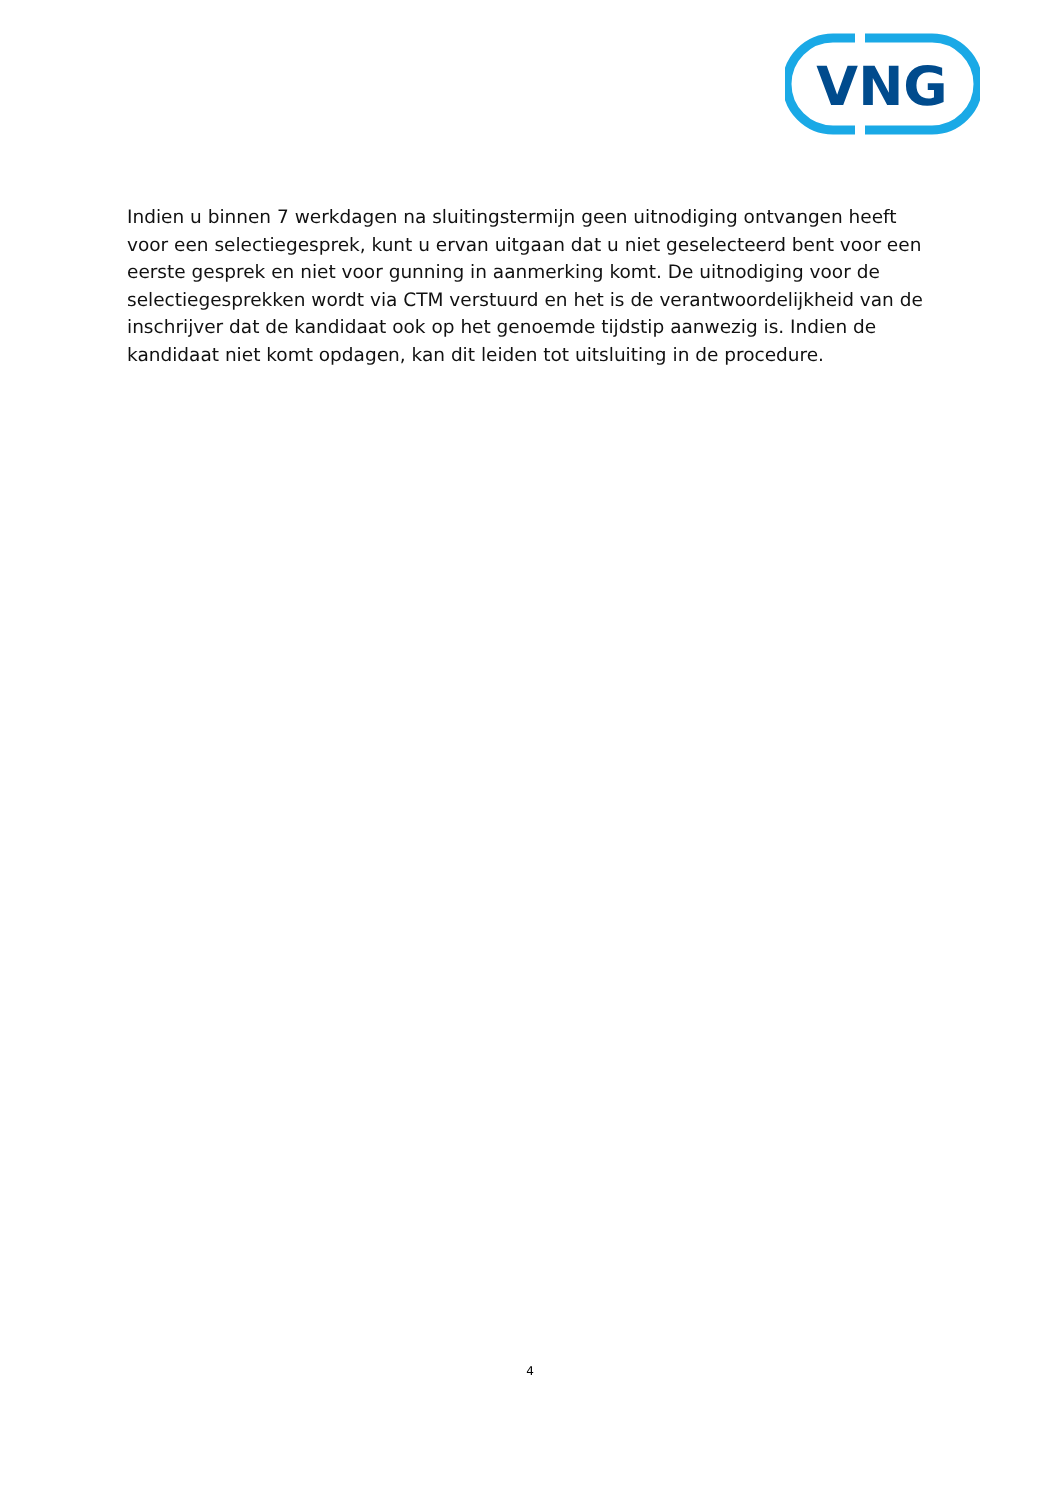VNG
Indien u binnen 7 werkdagen na sluitingstermijn geen uitnodiging ontvangen heeft voor een selectiegesprek, kunt u ervan uitgaan dat u niet geselecteerd bent voor een eerste gesprek en niet voor gunning in aanmerking komt. De uitnodiging voor de selectiegesprekken wordt via CTM verstuurd en het is de verantwoordelijkheid van de inschrijver dat de kandidaat ook op het genoemde tijdstip aanwezig is. Indien de kandidaat niet komt opdagen, kan dit leiden tot uitsluiting in de procedure.
4